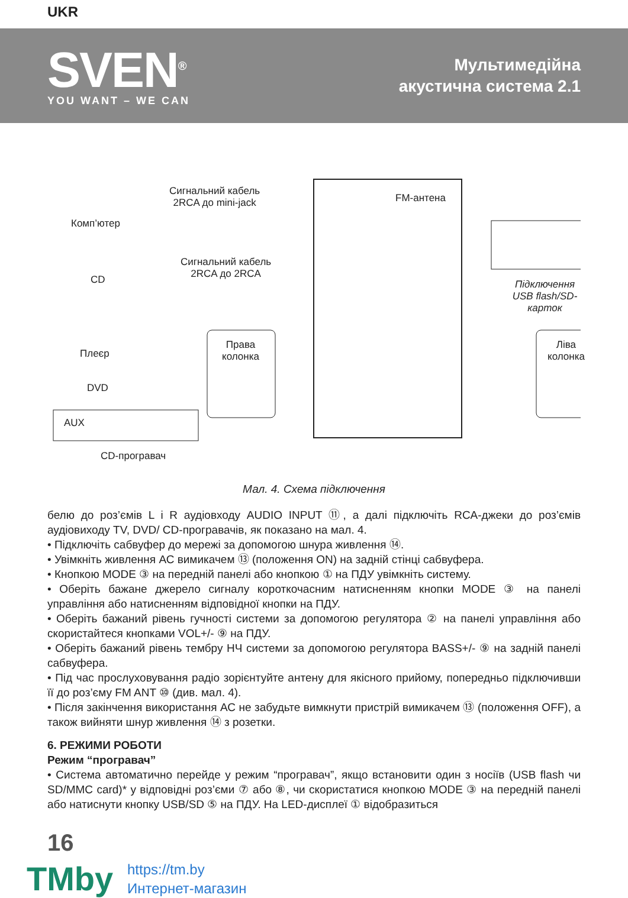UKR
SVEN<sup>®</sup>
YOU WANT – WE CAN
Мультимедійна
акустична система 2.1
Комп’ютер
Сигнальний кабель
2RCA до mini-jack FM-антена
Сигнальний кабель
2RCA до 2RCA CD Підключення
USB flash/SD-карток
Права
колонка
Ліва
колонка Плеєр
DVD
AUX
CD-програвач
Мал. 4. Схема підключення
белю до роз’ємів L і R аудіовходу AUDIO INPUT ⑪, а далі підключіть RCA-джеки до роз’ємів аудіовиходу TV, DVD/ CD-програвачів, як показано на мал. 4.
• Підключіть сабвуфер до мережі за допомогою шнура живлення ⑭.
• Увімкніть живлення АС вимикачем ⑬ (положення ON) на задній стінці сабвуфера.
• Кнопкою MODE ③ на передній панелі або кнопкою ① на ПДУ увімкніть систему.
• Оберіть бажане джерело сигналу короткочасним натисненням кнопки MODE ③ на панелі управління або натисненням відповідної кнопки на ПДУ.
• Оберіть бажаний рівень гучності системи за допомогою регулятора ② на панелі управління або скористайтеся кнопками VOL+/- ⑨ на ПДУ.
• Оберіть бажаний рівень тембру НЧ системи за допомогою регулятора BASS+/- ⑨ на задній панелі сабвуфера.
• Під час прослуховування радіо зорієнтуйте антену для якісного прийому, попередньо підключивши її до роз’єму FM ANT ⑩ (див. мал. 4).
• Після закінчення використання АС не забудьте вимкнути пристрій вимикачем ⑬ (положення OFF), а також вийняти шнур живлення ⑭ з розетки.
6. РЕЖИМИ РОБОТИ
Режим “програвач”
• Система автоматично перейде у режим “програвач”, якщо встановити один з носіїв (USB flash чи SD/MMC card)* у відповідні роз’єми ⑦ або ⑧, чи скористатися кнопкою MODE ③ на передній панелі або натиснути кнопку USB/SD ⑤ на ПДУ. На LED-дисплеї ① відобразиться
16
TMby
https://tm.by
Интернет-магазин